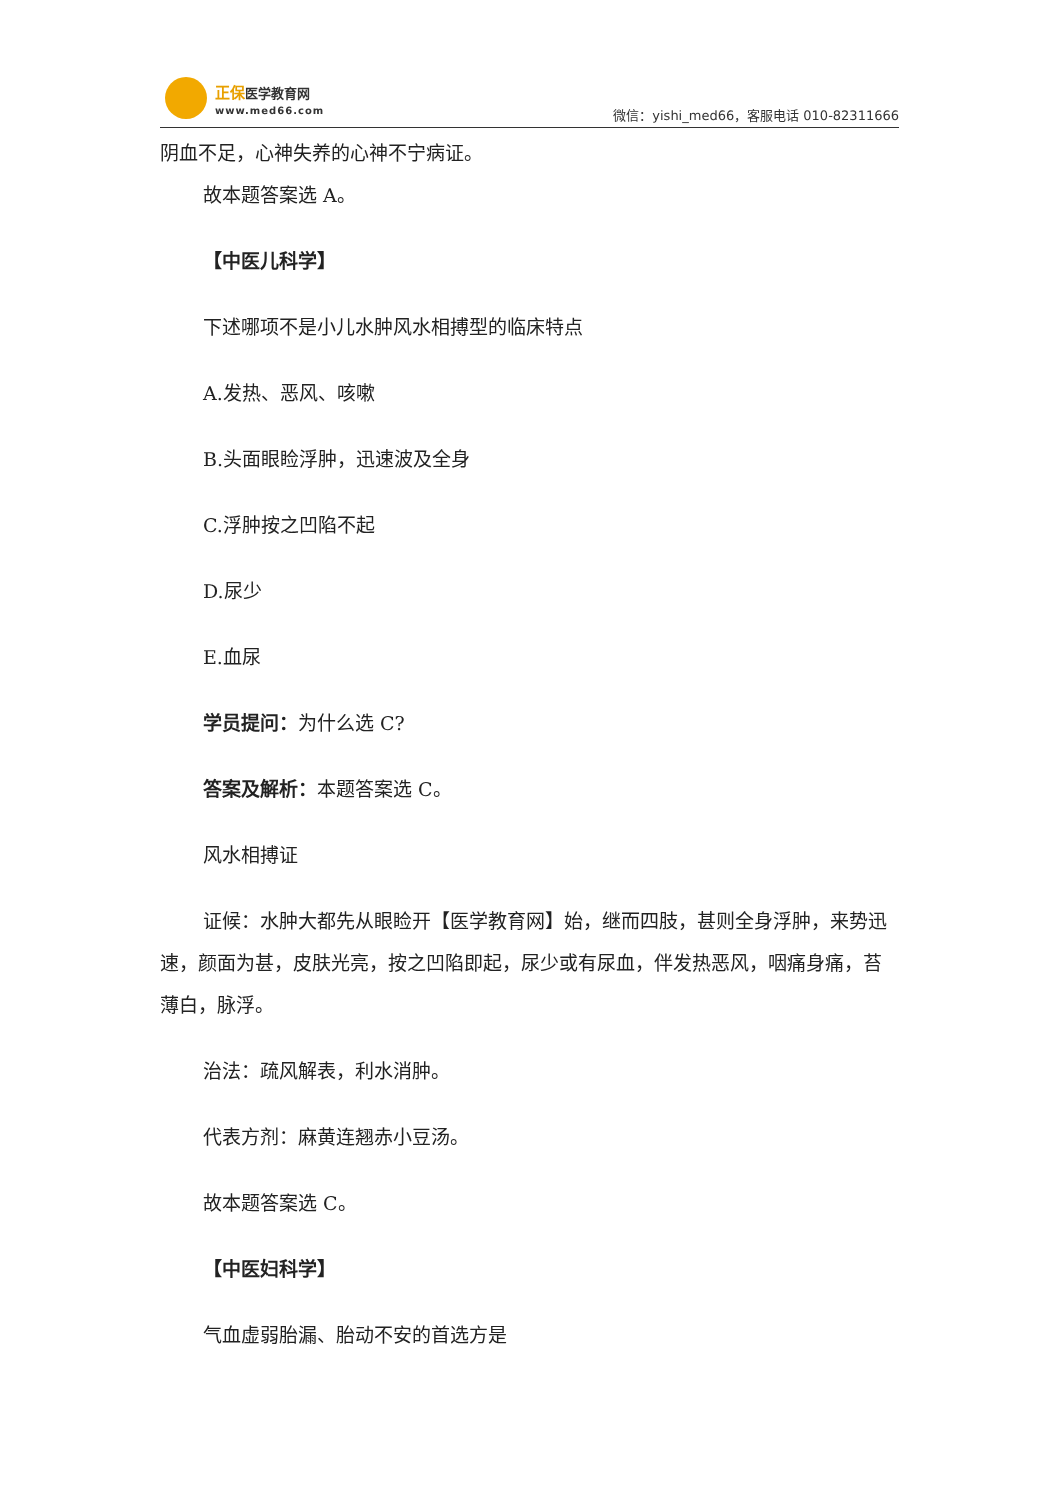正保医学教育网
www.med66.com
微信：yishi_med66，客服电话 010-82311666
阴血不足，心神失养的心神不宁病证。
故本题答案选 A。
【中医儿科学】
下述哪项不是小儿水肿风水相搏型的临床特点
A.发热、恶风、咳嗽
B.头面眼睑浮肿，迅速波及全身
C.浮肿按之凹陷不起
D.尿少
E.血尿
学员提问：为什么选 C?
答案及解析：本题答案选 C。
风水相搏证
证候：水肿大都先从眼睑开【医学教育网】始，继而四肢，甚则全身浮肿，来势迅速，颜面为甚，皮肤光亮，按之凹陷即起，尿少或有尿血，伴发热恶风，咽痛身痛，苔薄白，脉浮。
治法：疏风解表，利水消肿。
代表方剂：麻黄连翘赤小豆汤。
故本题答案选 C。
【中医妇科学】
气血虚弱胎漏、胎动不安的首选方是